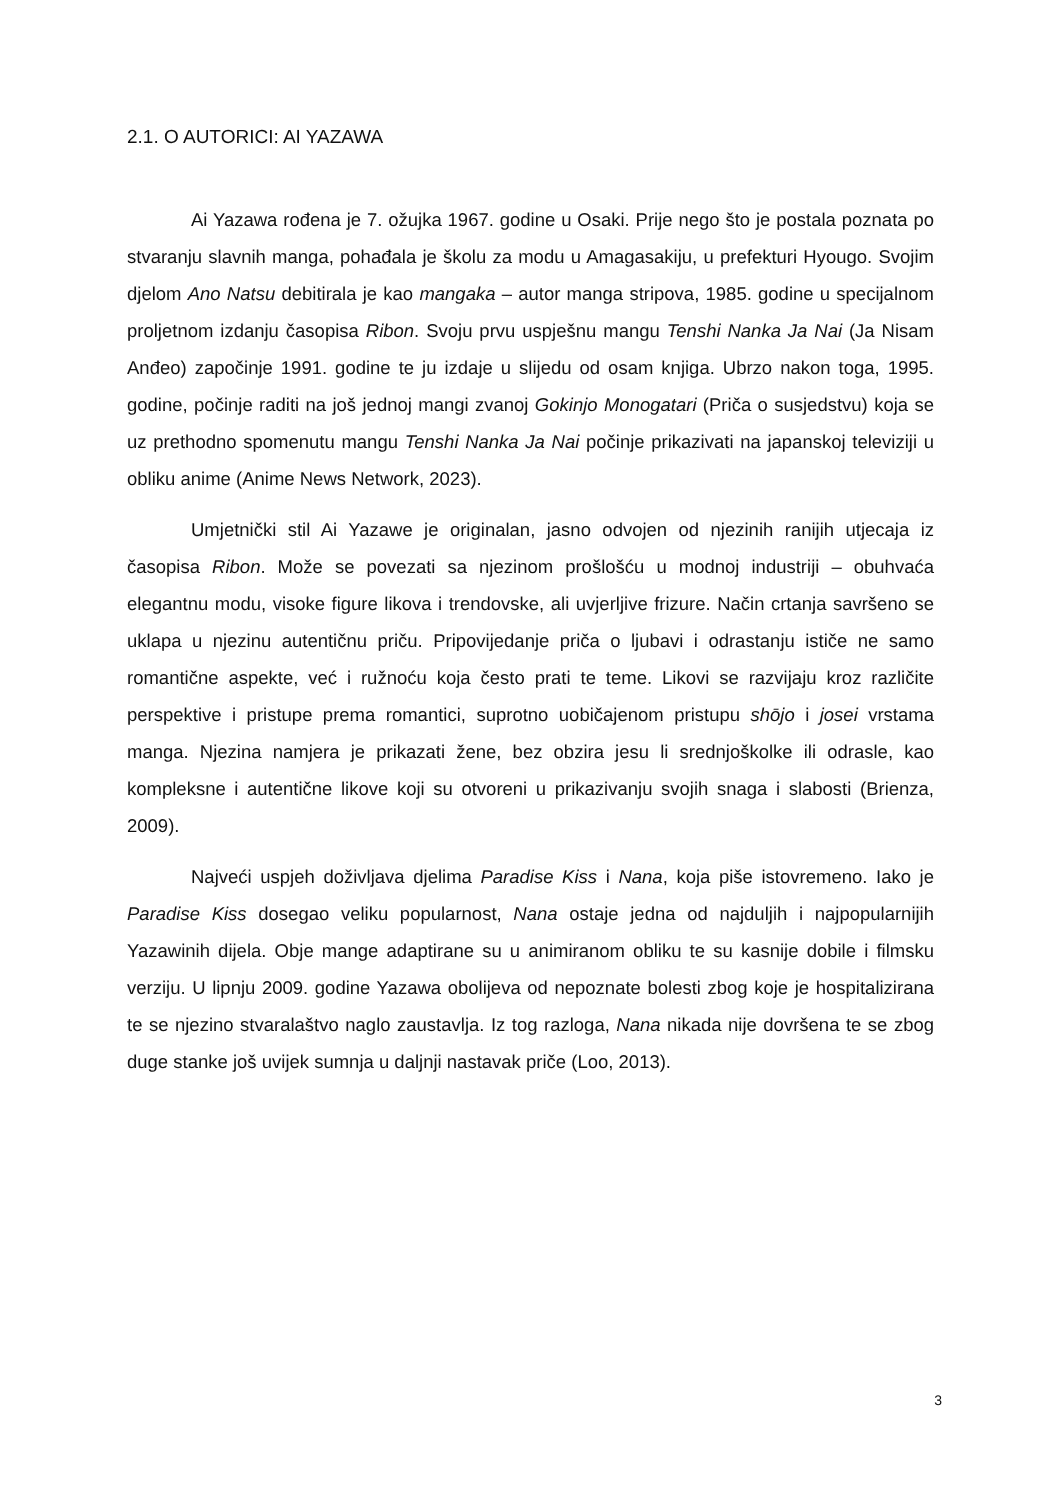2.1. O AUTORICI: AI YAZAWA
Ai Yazawa rođena je 7. ožujka 1967. godine u Osaki. Prije nego što je postala poznata po stvaranju slavnih manga, pohađala je školu za modu u Amagasakiju, u prefekturi Hyougo. Svojim djelom Ano Natsu debitirala je kao mangaka – autor manga stripova, 1985. godine u specijalnom proljetnom izdanju časopisa Ribon. Svoju prvu uspješnu mangu Tenshi Nanka Ja Nai (Ja Nisam Anđeo) započinje 1991. godine te ju izdaje u slijedu od osam knjiga. Ubrzo nakon toga, 1995. godine, počinje raditi na još jednoj mangi zvanoj Gokinjo Monogatari (Priča o susjedstvu) koja se uz prethodno spomenutu mangu Tenshi Nanka Ja Nai počinje prikazivati na japanskoj televiziji u obliku anime (Anime News Network, 2023).
Umjetnički stil Ai Yazawe je originalan, jasno odvojen od njezinih ranijih utjecaja iz časopisa Ribon. Može se povezati sa njezinom prošlošću u modnoj industriji – obuhvaća elegantnu modu, visoke figure likova i trendovske, ali uvjerljive frizure. Način crtanja savršeno se uklapa u njezinu autentičnu priču. Pripovijedanje priča o ljubavi i odrastanju ističe ne samo romantične aspekte, već i ružnoću koja često prati te teme. Likovi se razvijaju kroz različite perspektive i pristupe prema romantici, suprotno uobičajenom pristupu shōjo i josei vrstama manga. Njezina namjera je prikazati žene, bez obzira jesu li srednjoškolke ili odrasle, kao kompleksne i autentične likove koji su otvoreni u prikazivanju svojih snaga i slabosti (Brienza, 2009).
Najveći uspjeh doživljava djelima Paradise Kiss i Nana, koja piše istovremeno. Iako je Paradise Kiss dosegao veliku popularnost, Nana ostaje jedna od najduljih i najpopularnijih Yazawinih dijela. Obje mange adaptirane su u animiranom obliku te su kasnije dobile i filmsku verziju. U lipnju 2009. godine Yazawa obolijeva od nepoznate bolesti zbog koje je hospitalizirana te se njezino stvaralaštvo naglo zaustavlja. Iz tog razloga, Nana nikada nije dovršena te se zbog duge stanke još uvijek sumnja u daljnji nastavak priče (Loo, 2013).
3